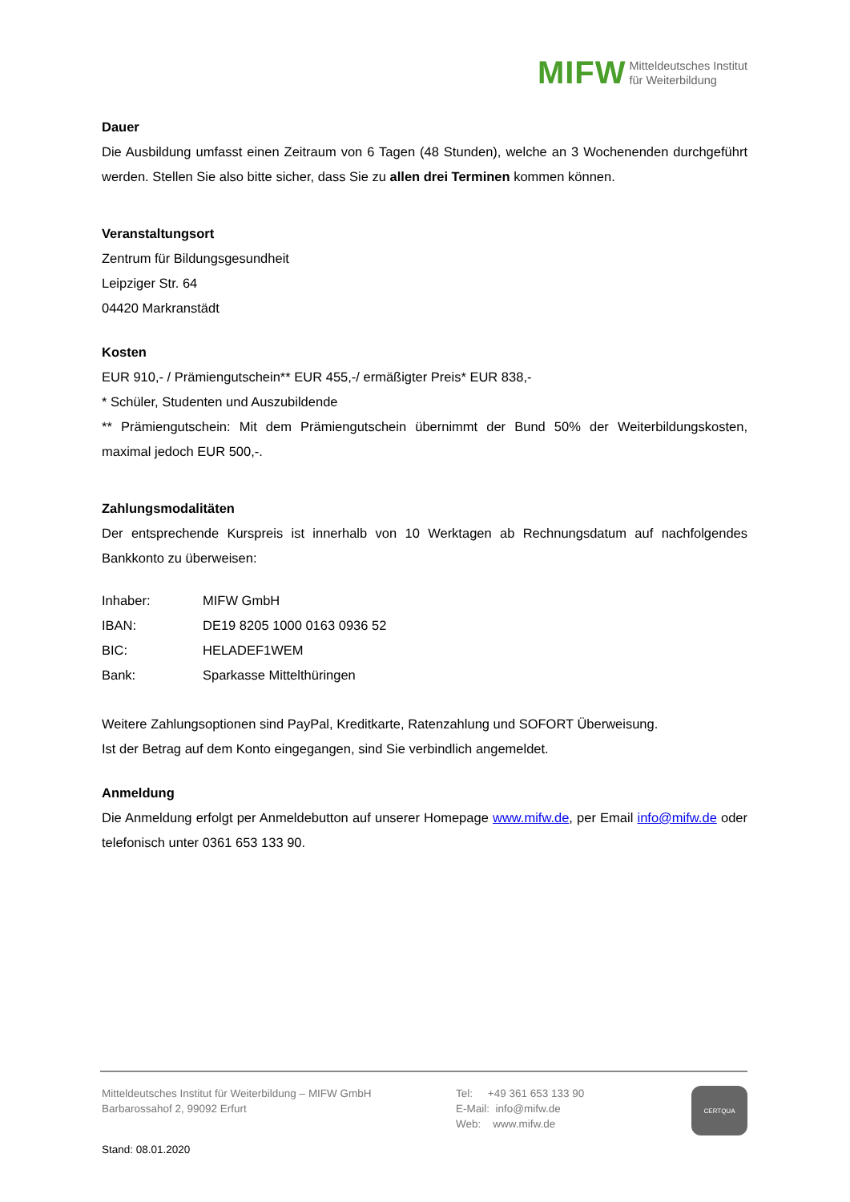MIFW Mitteldeutsches Institut
für Weiterbildung
Dauer
Die Ausbildung umfasst einen Zeitraum von 6 Tagen (48 Stunden), welche an 3 Wochenenden durchgeführt werden. Stellen Sie also bitte sicher, dass Sie zu allen drei Terminen kommen können.
Veranstaltungsort
Zentrum für Bildungsgesundheit
Leipziger Str. 64
04420 Markranstädt
Kosten
EUR 910,- / Prämiengutschein** EUR 455,-/ ermäßigter Preis* EUR 838,-
* Schüler, Studenten und Auszubildende
** Prämiengutschein: Mit dem Prämiengutschein übernimmt der Bund 50% der Weiterbildungskosten, maximal jedoch EUR 500,-.
Zahlungsmodalitäten
Der entsprechende Kurspreis ist innerhalb von 10 Werktagen ab Rechnungsdatum auf nachfolgendes Bankkonto zu überweisen:
| Inhaber: | MIFW GmbH |
| IBAN: | DE19 8205 1000 0163 0936 52 |
| BIC: | HELADEF1WEM |
| Bank: | Sparkasse Mittelthüringen |
Weitere Zahlungsoptionen sind PayPal, Kreditkarte, Ratenzahlung und SOFORT Überweisung.
Ist der Betrag auf dem Konto eingegangen, sind Sie verbindlich angemeldet.
Anmeldung
Die Anmeldung erfolgt per Anmeldebutton auf unserer Homepage www.mifw.de, per Email info@mifw.de oder telefonisch unter 0361 653 133 90.
Mitteldeutsches Institut für Weiterbildung – MIFW GmbH
Barbarossahof 2, 99092 Erfurt
Tel: +49 361 653 133 90
E-Mail: info@mifw.de
Web: www.mifw.de
CERTQUA
Stand: 08.01.2020